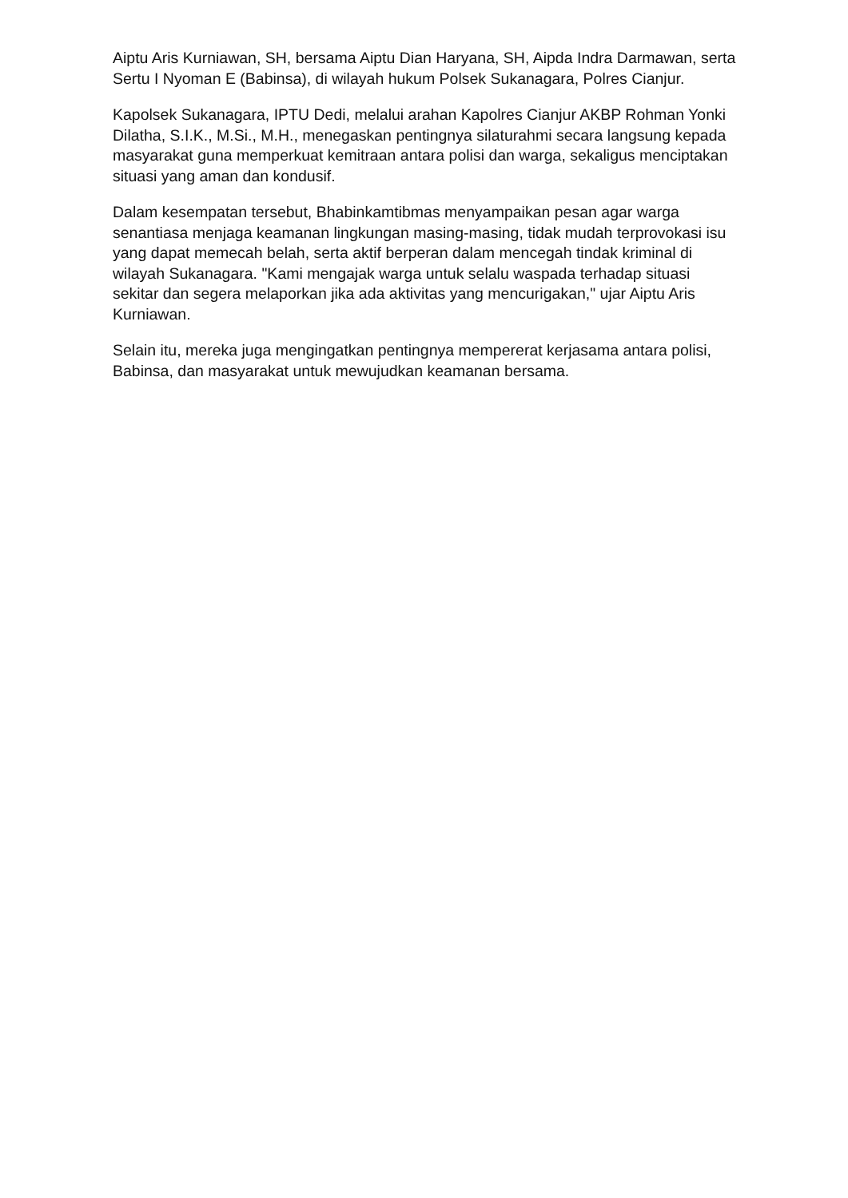Aiptu Aris Kurniawan, SH, bersama Aiptu Dian Haryana, SH, Aipda Indra Darmawan, serta Sertu I Nyoman E (Babinsa), di wilayah hukum Polsek Sukanagara, Polres Cianjur.
Kapolsek Sukanagara, IPTU Dedi, melalui arahan Kapolres Cianjur AKBP Rohman Yonki Dilatha, S.I.K., M.Si., M.H., menegaskan pentingnya silaturahmi secara langsung kepada masyarakat guna memperkuat kemitraan antara polisi dan warga, sekaligus menciptakan situasi yang aman dan kondusif.
Dalam kesempatan tersebut, Bhabinkamtibmas menyampaikan pesan agar warga senantiasa menjaga keamanan lingkungan masing-masing, tidak mudah terprovokasi isu yang dapat memecah belah, serta aktif berperan dalam mencegah tindak kriminal di wilayah Sukanagara. "Kami mengajak warga untuk selalu waspada terhadap situasi sekitar dan segera melaporkan jika ada aktivitas yang mencurigakan," ujar Aiptu Aris Kurniawan.
Selain itu, mereka juga mengingatkan pentingnya mempererat kerjasama antara polisi, Babinsa, dan masyarakat untuk mewujudkan keamanan bersama.